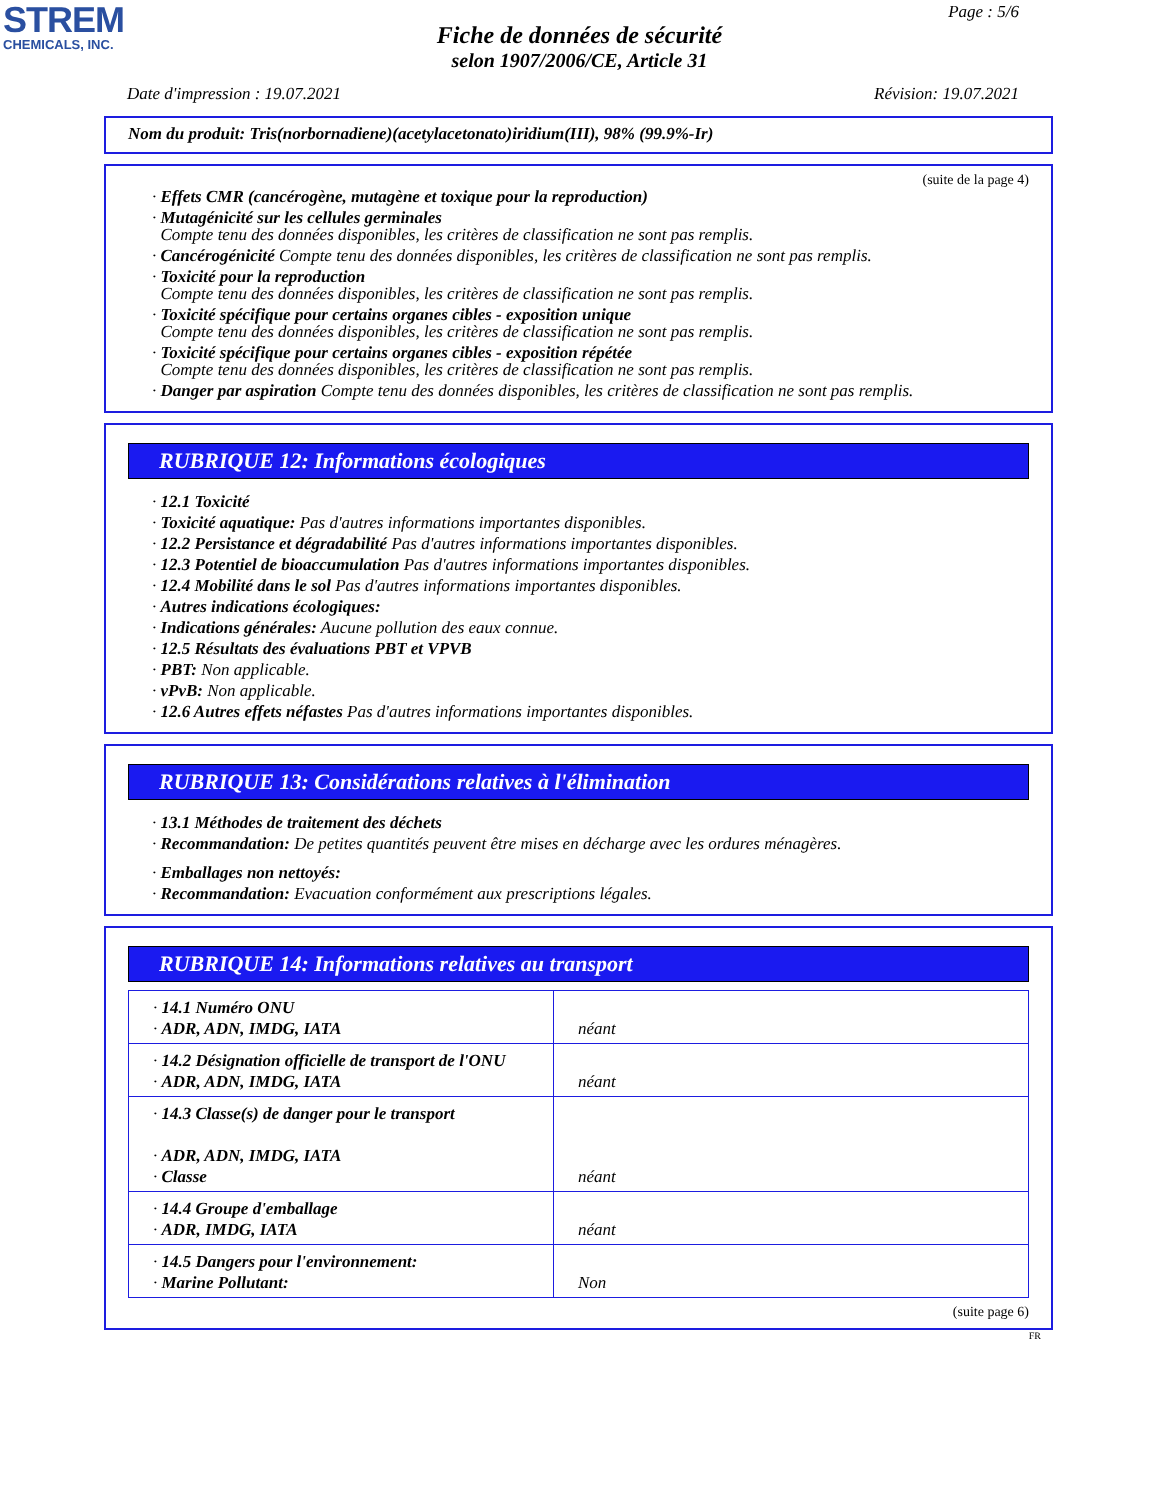STREM
CHEMICALS, INC.
Page : 5/6
Fiche de données de sécurité
selon 1907/2006/CE, Article 31
Date d'impression : 19.07.2021 Révision: 19.07.2021
Nom du produit: Tris(norbornadiene)(acetylacetonato)iridium(III), 98% (99.9%-Ir)
(suite de la page 4)
· Effets CMR (cancérogène, mutagène et toxique pour la reproduction)
· Mutagénicité sur les cellules germinales
Compte tenu des données disponibles, les critères de classification ne sont pas remplis.
· Cancérogénicité Compte tenu des données disponibles, les critères de classification ne sont pas remplis.
· Toxicité pour la reproduction
Compte tenu des données disponibles, les critères de classification ne sont pas remplis.
· Toxicité spécifique pour certains organes cibles - exposition unique
Compte tenu des données disponibles, les critères de classification ne sont pas remplis.
· Toxicité spécifique pour certains organes cibles - exposition répétée
Compte tenu des données disponibles, les critères de classification ne sont pas remplis.
· Danger par aspiration Compte tenu des données disponibles, les critères de classification ne sont pas remplis.
RUBRIQUE 12: Informations écologiques
· 12.1 Toxicité
· Toxicité aquatique: Pas d'autres informations importantes disponibles.
· 12.2 Persistance et dégradabilité Pas d'autres informations importantes disponibles.
· 12.3 Potentiel de bioaccumulation Pas d'autres informations importantes disponibles.
· 12.4 Mobilité dans le sol Pas d'autres informations importantes disponibles.
· Autres indications écologiques:
· Indications générales: Aucune pollution des eaux connue.
· 12.5 Résultats des évaluations PBT et VPVB
· PBT: Non applicable.
· vPvB: Non applicable.
· 12.6 Autres effets néfastes Pas d'autres informations importantes disponibles.
RUBRIQUE 13: Considérations relatives à l'élimination
· 13.1 Méthodes de traitement des déchets
· Recommandation: De petites quantités peuvent être mises en décharge avec les ordures ménagères.
· Emballages non nettoyés:
· Recommandation: Evacuation conformément aux prescriptions légales.
RUBRIQUE 14: Informations relatives au transport
| · 14.1 Numéro ONU · ADR, ADN, IMDG, IATA | néant |
| · 14.2 Désignation officielle de transport de l'ONU · ADR, ADN, IMDG, IATA | néant |
| · 14.3 Classe(s) de danger pour le transport · ADR, ADN, IMDG, IATA · Classe | néant |
| · 14.4 Groupe d'emballage · ADR, IMDG, IATA | néant |
| · 14.5 Dangers pour l'environnement: · Marine Pollutant: | Non |
(suite page 6)
FR